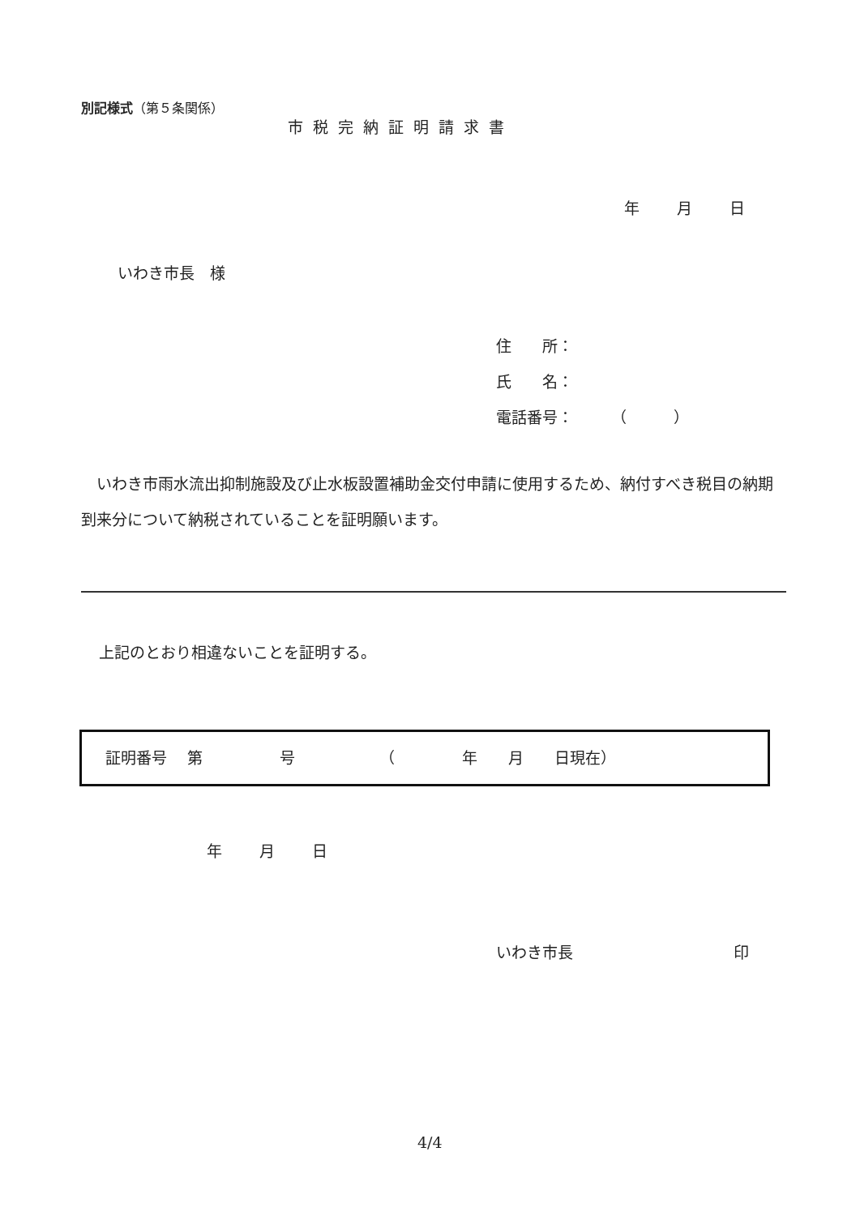別記様式（第５条関係）
市税完納証明請求書
年 月 日
いわき市長　様
住　　所：
氏　　名：
電話番号：　　　（　　　）
　いわき市雨水流出抑制施設及び止水板設置補助金交付申請に使用するため、納付すべき税目の納期到来分について納税されていることを証明願います。
上記のとおり相違ないことを証明する。
証明番号　 第　　　　　号　　　　　　（　　　　 年　　月　　日現在）
年 月 日
いわき市長 印
4/4